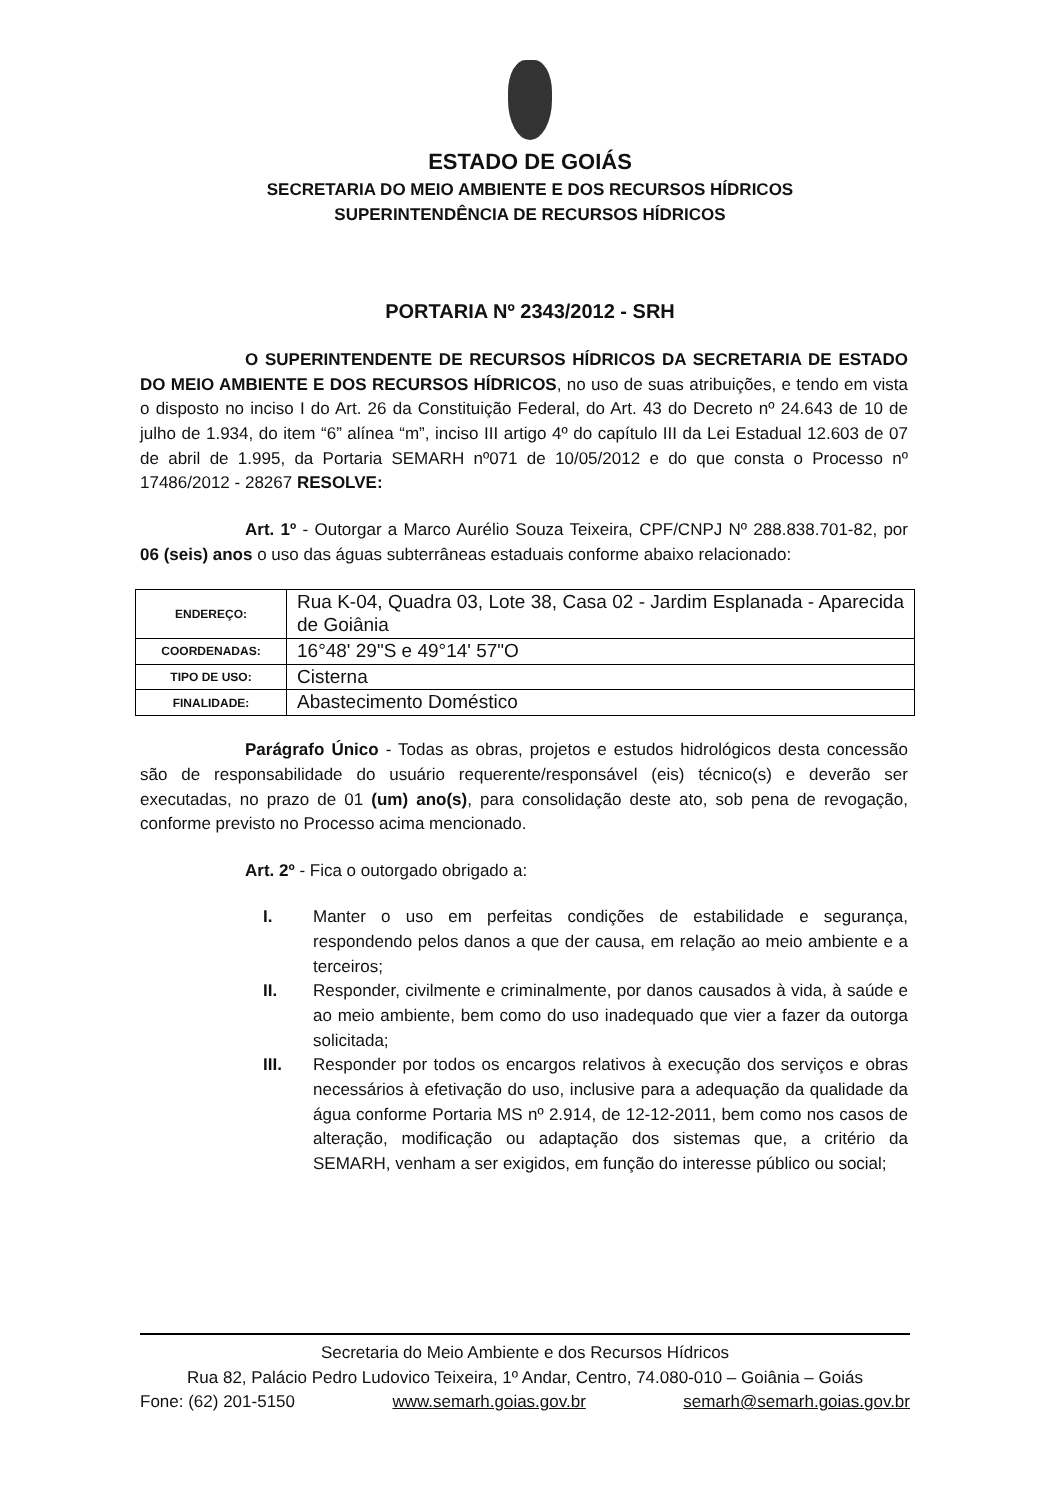ESTADO DE GOIÁS
SECRETARIA DO MEIO AMBIENTE E DOS RECURSOS HÍDRICOS
SUPERINTENDÊNCIA DE RECURSOS HÍDRICOS
PORTARIA Nº 2343/2012 - SRH
O SUPERINTENDENTE DE RECURSOS HÍDRICOS DA SECRETARIA DE ESTADO DO MEIO AMBIENTE E DOS RECURSOS HÍDRICOS, no uso de suas atribuições, e tendo em vista o disposto no inciso I do Art. 26 da Constituição Federal, do Art. 43 do Decreto nº 24.643 de 10 de julho de 1.934, do item “6” alínea “m”, inciso III artigo 4º do capítulo III da Lei Estadual 12.603 de 07 de abril de 1.995, da Portaria SEMARH nº071 de 10/05/2012 e do que consta o Processo nº 17486/2012 - 28267 RESOLVE:
Art. 1º - Outorgar a Marco Aurélio Souza Teixeira, CPF/CNPJ Nº 288.838.701-82, por 06 (seis) anos o uso das águas subterrâneas estaduais conforme abaixo relacionado:
| ENDEREÇO: | Rua K-04, Quadra 03, Lote 38, Casa 02 - Jardim Esplanada - Aparecida de Goiânia |
| COORDENADAS: | 16°48' 29"S e 49°14' 57"O |
| TIPO DE USO: | Cisterna |
| FINALIDADE: | Abastecimento Doméstico |
Parágrafo Único - Todas as obras, projetos e estudos hidrológicos desta concessão são de responsabilidade do usuário requerente/responsável (eis) técnico(s) e deverão ser executadas, no prazo de 01 (um) ano(s), para consolidação deste ato, sob pena de revogação, conforme previsto no Processo acima mencionado.
Art. 2º - Fica o outorgado obrigado a:
I. Manter o uso em perfeitas condições de estabilidade e segurança, respondendo pelos danos a que der causa, em relação ao meio ambiente e a terceiros;
II. Responder, civilmente e criminalmente, por danos causados à vida, à saúde e ao meio ambiente, bem como do uso inadequado que vier a fazer da outorga solicitada;
III. Responder por todos os encargos relativos à execução dos serviços e obras necessários à efetivação do uso, inclusive para a adequação da qualidade da água conforme Portaria MS nº 2.914, de 12-12-2011, bem como nos casos de alteração, modificação ou adaptação dos sistemas que, a critério da SEMARH, venham a ser exigidos, em função do interesse público ou social;
Secretaria do Meio Ambiente e dos Recursos Hídricos
Rua 82, Palácio Pedro Ludovico Teixeira, 1º Andar, Centro, 74.080-010 – Goiânia – Goiás
Fone: (62) 201-5150 www.semarh.goias.gov.br semarh@semarh.goias.gov.br